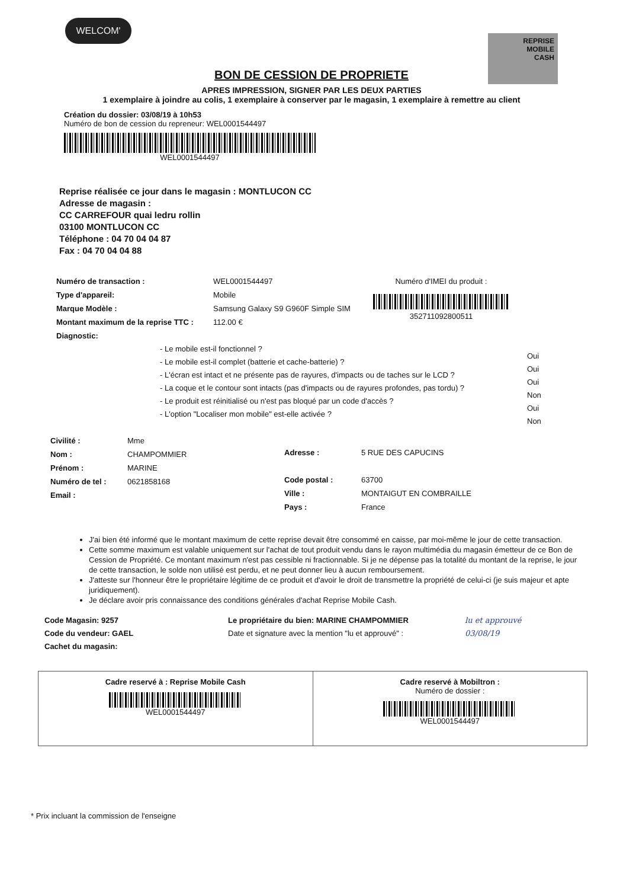WELCOM'
REPRISE
MOBILE
CASH
BON DE CESSION DE PROPRIETE
APRES IMPRESSION, SIGNER PAR LES DEUX PARTIES
1 exemplaire à joindre au colis, 1 exemplaire à conserver par le magasin, 1 exemplaire à remettre au client
Création du dossier: 03/08/19 à 10h53
Numéro de bon de cession du repreneur: WEL0001544497
WEL0001544497
Reprise réalisée ce jour dans le magasin : MONTLUCON CC
Adresse de magasin :
CC CARREFOUR quai ledru rollin
03100 MONTLUCON CC
Téléphone : 04 70 04 04 87
Fax : 04 70 04 04 88
Numéro de transaction :
Type d'appareil:
Marque Modèle :
Montant maximum de la reprise TTC :
Diagnostic:
WEL0001544497
Mobile
Samsung Galaxy S9 G960F Simple SIM
112.00 €
Numéro d'IMEI du produit :
352711092800511
- Le mobile est-il fonctionnel ?
- Le mobile est-il complet (batterie et cache-batterie) ?
- L'écran est intact et ne présente pas de rayures, d'impacts ou de taches sur le LCD ?
- La coque et le contour sont intacts (pas d'impacts ou de rayures profondes, pas tordu) ?
- Le produit est réinitialisé ou n'est pas bloqué par un code d'accès ?
- L'option "Localiser mon mobile" est-elle activée ?
Oui
Oui
Oui
Non
Oui
Non
Civilité :
Nom :
Prénom :
Numéro de tel :
Email :
Mme
CHAMPOMMIER
MARINE
0621858168
Adresse :
Code postal :
Ville :
Pays :
5 RUE DES CAPUCINS
63700
MONTAIGUT EN COMBRAILLE
France
J'ai bien été informé que le montant maximum de cette reprise devait être consommé en caisse, par moi-même le jour de cette transaction.
Cette somme maximum est valable uniquement sur l'achat de tout produit vendu dans le rayon multimédia du magasin émetteur de ce Bon de Cession de Propriété. Ce montant maximum n'est pas cessible ni fractionnable. Si je ne dépense pas la totalité du montant de la reprise, le jour de cette transaction, le solde non utilisé est perdu, et ne peut donner lieu à aucun remboursement.
J'atteste sur l'honneur être le propriétaire légitime de ce produit et d'avoir le droit de transmettre la propriété de celui-ci (je suis majeur et apte juridiquement).
Je déclare avoir pris connaissance des conditions générales d'achat Reprise Mobile Cash.
Code Magasin: 9257
Code du vendeur: GAEL
Cachet du magasin:
Le propriétaire du bien: MARINE CHAMPOMMIER
Date et signature avec la mention "lu et approuvé" :
lu et approuvé
03/08/19
Cadre reservé à : Reprise Mobile Cash
WEL0001544497
Cadre reservé à Mobiltron :
Numéro de dossier :
WEL0001544497
* Prix incluant la commission de l'enseigne